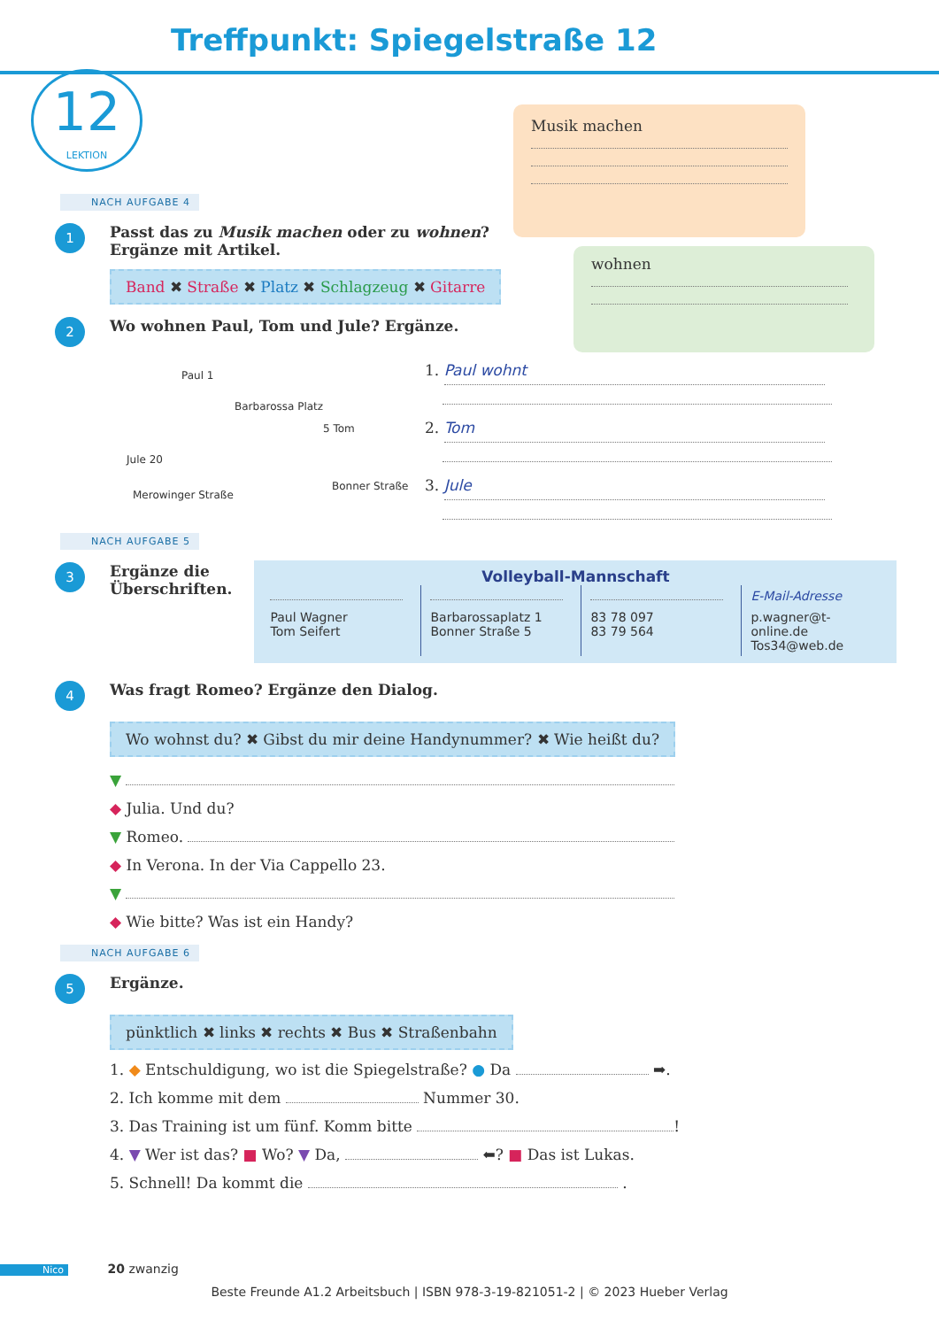Treffpunkt: Spiegelstraße 12
12
LEKTION
Musik machen
wohnen
NACH AUFGABE 4
1
Passt das zu Musik machen oder zu wohnen?
Ergänze mit Artikel.
Band ✖ Straße ✖ Platz ✖ Schlagzeug ✖ Gitarre
2
Wo wohnen Paul, Tom und Jule? Ergänze.
Paul 1
Barbarossa Platz
5 Tom
Jule 20
Merowinger Straße
Bonner Straße
1. Paul wohnt
2. Tom
3. Jule
NACH AUFGABE 5
3
Ergänze die
Überschriften.
Volleyball-Mannschaft
| | | | E-Mail-Adresse |
| Paul Wagner Tom Seifert | Barbarossaplatz 1 Bonner Straße 5 | 83 78 097 83 79 564 | p.wagner@t-online.de Tos34@web.de |
4
Was fragt Romeo? Ergänze den Dialog.
Wo wohnst du? ✖ Gibst du mir deine Handynummer? ✖ Wie heißt du?
▼
◆ Julia. Und du?
▼ Romeo.
◆ In Verona. In der Via Cappello 23.
▼
◆ Wie bitte? Was ist ein Handy?
NACH AUFGABE 6
5
Ergänze.
pünktlich ✖ links ✖ rechts ✖ Bus ✖ Straßenbahn
1. ◆ Entschuldigung, wo ist die Spiegelstraße? ● Da ➡.
2. Ich komme mit dem Nummer 30.
3. Das Training ist um fünf. Komm bitte !
4. ▼ Wer ist das? ■ Wo? ▼ Da, ⬅? ■ Das ist Lukas.
5. Schnell! Da kommt die .
Nico 20 zwanzig
Beste Freunde A1.2 Arbeitsbuch | ISBN 978-3-19-821051-2 | © 2023 Hueber Verlag